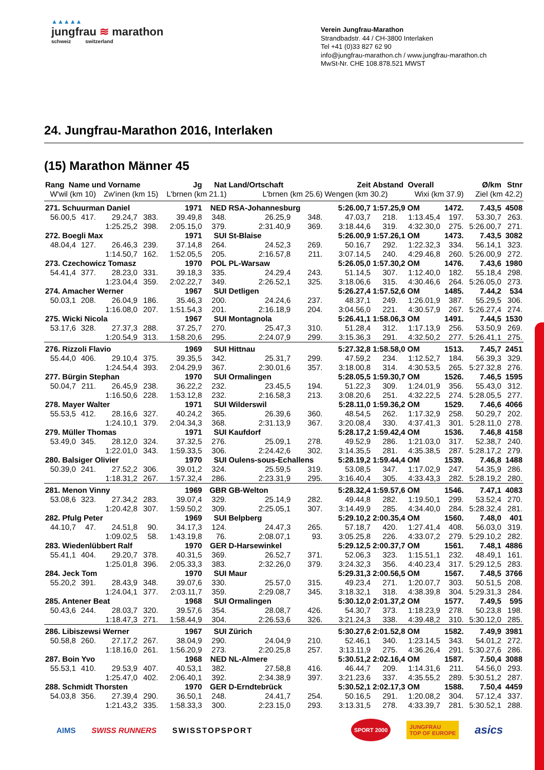▲▲▲▲▲
jungfrau ≋ marathon
schweiz switzerland
Verein Jungfrau-Marathon
Strandbadstr. 44 / CH-3800 Interlaken
Tel +41 (0)33 827 62 90
info@jungfrau-marathon.ch / www.jungfrau-marathon.ch
MwSt-Nr. CHE 108.878.521 MWST
24. Jungfrau-Marathon 2016, Interlaken
(15) Marathon Männer 45
| Rang Name und Vorname | | | | Jg | Nat | Land/Ortschaft | | Zeit | Abstand Overall | | | Ø/km | Stnr |
| --- | --- | --- | --- | --- | --- | --- | --- | --- | --- | --- | --- | --- | --- |
| W'wil (km 10) | | Zw'inen (km 15) | | L'brnen (km 21.1) | | L'brnen (km 25.6) | | Wengen (km 30.2) | | Wixi (km 37.9) | | Ziel (km 42.2) | |
| 271. Schuurman Daniel | | | | 1971 | NED | RSA-Johannesburg | | 5:26.00,7 | 1:57.25,9 OM | | 1472. | 7.43,5 | 4508 |
| 56.00,5 | 417. | 29.24,7 | 383. | 39.49,8 | 348. | 26.25,9 | 348. | 47.03,7 | 218. | 1:13.45,4 | 197. | 53.30,7 | 263. |
| | | 1:25.25,2 | 398. | 2:05.15,0 | 379. | 2:31.40,9 | 369. | 3:18.44,6 | 319. | 4:32.30,0 | 275. | 5:26.00,7 | 271. |
| 272. Boegli Max | | | | 1971 | SUI | St-Blaise | | 5:26.00,9 | 1:57.26,1 OM | | 1473. | 7.43,5 | 3082 |
| 48.04,4 | 127. | 26.46,3 | 239. | 37.14,8 | 264. | 24.52,3 | 269. | 50.16,7 | 292. | 1:22.32,3 | 334. | 56.14,1 | 323. |
| | | 1:14.50,7 | 162. | 1:52.05,5 | 205. | 2:16.57,8 | 211. | 3:07.14,5 | 240. | 4:29.46,8 | 260. | 5:26.00,9 | 272. |
| 273. Czechowicz Tomasz | | | | 1970 | POL | PL-Warsaw | | 5:26.05,0 | 1:57.30,2 OM | | 1476. | 7.43,6 | 1980 |
| 54.41,4 | 377. | 28.23,0 | 331. | 39.18,3 | 335. | 24.29,4 | 243. | 51.14,5 | 307. | 1:12.40,0 | 182. | 55.18,4 | 298. |
| | | 1:23.04,4 | 359. | 2:02.22,7 | 349. | 2:26.52,1 | 325. | 3:18.06,6 | 315. | 4:30.46,6 | 264. | 5:26.05,0 | 273. |
| 274. Amacher Werner | | | | 1967 | SUI | Detligen | | 5:26.27,4 | 1:57.52,6 OM | | 1485. | 7.44,2 | 534 |
| 50.03,1 | 208. | 26.04,9 | 186. | 35.46,3 | 200. | 24.24,6 | 237. | 48.37,1 | 249. | 1:26.01,9 | 387. | 55.29,5 | 306. |
| | | 1:16.08,0 | 207. | 1:51.54,3 | 201. | 2:16.18,9 | 204. | 3:04.56,0 | 221. | 4:30.57,9 | 267. | 5:26.27,4 | 274. |
| 275. Wicki Nicola | | | | 1967 | SUI | Montagnola | | 5:26.41,1 | 1:58.06,3 OM | | 1491. | 7.44,5 | 1530 |
| 53.17,6 | 328. | 27.37,3 | 288. | 37.25,7 | 270. | 25.47,3 | 310. | 51.28,4 | 312. | 1:17.13,9 | 256. | 53.50,9 | 269. |
| | | 1:20.54,9 | 313. | 1:58.20,6 | 295. | 2:24.07,9 | 299. | 3:15.36,3 | 291. | 4:32.50,2 | 277. | 5:26.41,1 | 275. |
| 276. Rizzoli Flavio | | | | 1969 | SUI | Hittnau | | 5:27.32,8 | 1:58.58,0 OM | | 1513. | 7.45,7 | 2451 |
| 55.44,0 | 406. | 29.10,4 | 375. | 39.35,5 | 342. | 25.31,7 | 299. | 47.59,2 | 234. | 1:12.52,7 | 184. | 56.39,3 | 329. |
| | | 1:24.54,4 | 393. | 2:04.29,9 | 367. | 2:30.01,6 | 357. | 3:18.00,8 | 314. | 4:30.53,5 | 265. | 5:27.32,8 | 276. |
| 277. Bürgin Stephan | | | | 1970 | SUI | Ormalingen | | 5:28.05,5 | 1:59.30,7 OM | | 1526. | 7.46,5 | 1595 |
| 50.04,7 | 211. | 26.45,9 | 238. | 36.22,2 | 232. | 23.45,5 | 194. | 51.22,3 | 309. | 1:24.01,9 | 356. | 55.43,0 | 312. |
| | | 1:16.50,6 | 228. | 1:53.12,8 | 232. | 2:16.58,3 | 213. | 3:08.20,6 | 251. | 4:32.22,5 | 274. | 5:28.05,5 | 277. |
| 278. Mayer Walter | | | | 1971 | SUI | Wilderswil | | 5:28.11,0 | 1:59.36,2 OM | | 1529. | 7.46,6 | 4066 |
| 55.53,5 | 412. | 28.16,6 | 327. | 40.24,2 | 365. | 26.39,6 | 360. | 48.54,5 | 262. | 1:17.32,9 | 258. | 50.29,7 | 202. |
| | | 1:24.10,1 | 379. | 2:04.34,3 | 368. | 2:31.13,9 | 367. | 3:20.08,4 | 330. | 4:37.41,3 | 301. | 5:28.11,0 | 278. |
| 279. Müller Thomas | | | | 1971 | SUI | Kaufdorf | | 5:28.17,2 | 1:59.42,4 OM | | 1536. | 7.46,8 | 4158 |
| 53.49,0 | 345. | 28.12,0 | 324. | 37.32,5 | 276. | 25.09,1 | 278. | 49.52,9 | 286. | 1:21.03,0 | 317. | 52.38,7 | 240. |
| | | 1:22.01,0 | 343. | 1:59.33,5 | 306. | 2:24.42,6 | 302. | 3:14.35,5 | 281. | 4:35.38,5 | 287. | 5:28.17,2 | 279. |
| 280. Balsiger Olivier | | | | 1970 | SUI | Oulens-sous-Echallens | | 5:28.19,2 | 1:59.44,4 OM | | 1539. | 7.46,8 | 1488 |
| 50.39,0 | 241. | 27.52,2 | 306. | 39.01,2 | 324. | 25.59,5 | 319. | 53.08,5 | 347. | 1:17.02,9 | 247. | 54.35,9 | 286. |
| | | 1:18.31,2 | 267. | 1:57.32,4 | 286. | 2:23.31,9 | 295. | 3:16.40,4 | 305. | 4:33.43,3 | 282. | 5:28.19,2 | 280. |
| 281. Menon Vinny | | | | 1969 | GBR | GB-Welton | | 5:28.32,4 | 1:59.57,6 OM | | 1546. | 7.47,1 | 4083 |
| 53.08,6 | 323. | 27.34,2 | 283. | 39.07,4 | 329. | 25.14,9 | 282. | 49.44,8 | 282. | 1:19.50,1 | 299. | 53.52,4 | 270. |
| | | 1:20.42,8 | 307. | 1:59.50,2 | 309. | 2:25.05,1 | 307. | 3:14.49,9 | 285. | 4:34.40,0 | 284. | 5:28.32,4 | 281. |
| 282. Pfulg Peter | | | | 1969 | SUI | Belpberg | | 5:29.10,2 | 2:00.35,4 OM | | 1560. | 7.48,0 | 401 |
| 44.10,7 | 47. | 24.51,8 | 90. | 34.17,3 | 124. | 24.47,3 | 265. | 57.18,7 | 420. | 1:27.41,4 | 408. | 56.03,0 | 319. |
| | | 1:09.02,5 | 58. | 1:43.19,8 | 76. | 2:08.07,1 | 93. | 3:05.25,8 | 226. | 4:33.07,2 | 279. | 5:29.10,2 | 282. |
| 283. Wiedenlübbert Ralf | | | | 1970 | GER | D-Harsewinkel | | 5:29.12,5 | 2:00.37,7 OM | | 1561. | 7.48,1 | 4886 |
| 55.41,1 | 404. | 29.20,7 | 378. | 40.31,5 | 369. | 26.52,7 | 371. | 52.06,3 | 323. | 1:15.51,1 | 232. | 48.49,1 | 161. |
| | | 1:25.01,8 | 396. | 2:05.33,3 | 383. | 2:32.26,0 | 379. | 3:24.32,3 | 356. | 4:40.23,4 | 317. | 5:29.12,5 | 283. |
| 284. Jeck Tom | | | | 1970 | SUI | Maur | | 5:29.31,3 | 2:00.56,5 OM | | 1567. | 7.48,5 | 3766 |
| 55.20,2 | 391. | 28.43,9 | 348. | 39.07,6 | 330. | 25.57,0 | 315. | 49.23,4 | 271. | 1:20.07,7 | 303. | 50.51,5 | 208. |
| | | 1:24.04,1 | 377. | 2:03.11,7 | 359. | 2:29.08,7 | 345. | 3:18.32,1 | 318. | 4:38.39,8 | 304. | 5:29.31,3 | 284. |
| 285. Antener Beat | | | | 1968 | SUI | Ormalingen | | 5:30.12,0 | 2:01.37,2 OM | | 1577. | 7.49,5 | 595 |
| 50.43,6 | 244. | 28.03,7 | 320. | 39.57,6 | 354. | 28.08,7 | 426. | 54.30,7 | 373. | 1:18.23,9 | 278. | 50.23,8 | 198. |
| | | 1:18.47,3 | 271. | 1:58.44,9 | 304. | 2:26.53,6 | 326. | 3:21.24,3 | 338. | 4:39.48,2 | 310. | 5:30.12,0 | 285. |
| 286. Libiszewsi Werner | | | | 1967 | SUI | Zürich | | 5:30.27,6 | 2:01.52,8 OM | | 1582. | 7.49,9 | 3981 |
| 50.58,8 | 260. | 27.17,2 | 267. | 38.04,9 | 290. | 24.04,9 | 210. | 52.46,1 | 340. | 1:23.14,5 | 343. | 54.01,2 | 272. |
| | | 1:18.16,0 | 261. | 1:56.20,9 | 273. | 2:20.25,8 | 257. | 3:13.11,9 | 275. | 4:36.26,4 | 291. | 5:30.27,6 | 286. |
| 287. Boin Yvo | | | | 1968 | NED | NL-Almere | | 5:30.51,2 | 2:02.16,4 OM | | 1587. | 7.50,4 | 3088 |
| 55.53,1 | 410. | 29.53,9 | 407. | 40.53,1 | 382. | 27.58,8 | 416. | 46.44,7 | 209. | 1:14.31,6 | 211. | 54.56,0 | 293. |
| | | 1:25.47,0 | 402. | 2:06.40,1 | 392. | 2:34.38,9 | 397. | 3:21.23,6 | 337. | 4:35.55,2 | 289. | 5:30.51,2 | 287. |
| 288. Schmidt Thorsten | | | | 1970 | GER | D-Erndtebrück | | 5:30.52,1 | 2:02.17,3 OM | | 1588. | 7.50,4 | 4459 |
| 54.03,8 | 356. | 27.39,4 | 290. | 36.50,1 | 248. | 24.41,7 | 254. | 50.16,5 | 291. | 1:20.08,2 | 304. | 57.12,4 | 337. |
| | | 1:21.43,2 | 335. | 1:58.33,3 | 300. | 2:23.15,0 | 293. | 3:13.31,5 | 278. | 4:33.39,7 | 281. | 5:30.52,1 | 288. |
AIMS SWISS RUNNERS SWISSTOPSPORT SPORT 2000 JUNGFRAU
TOP OF EUROPE asics